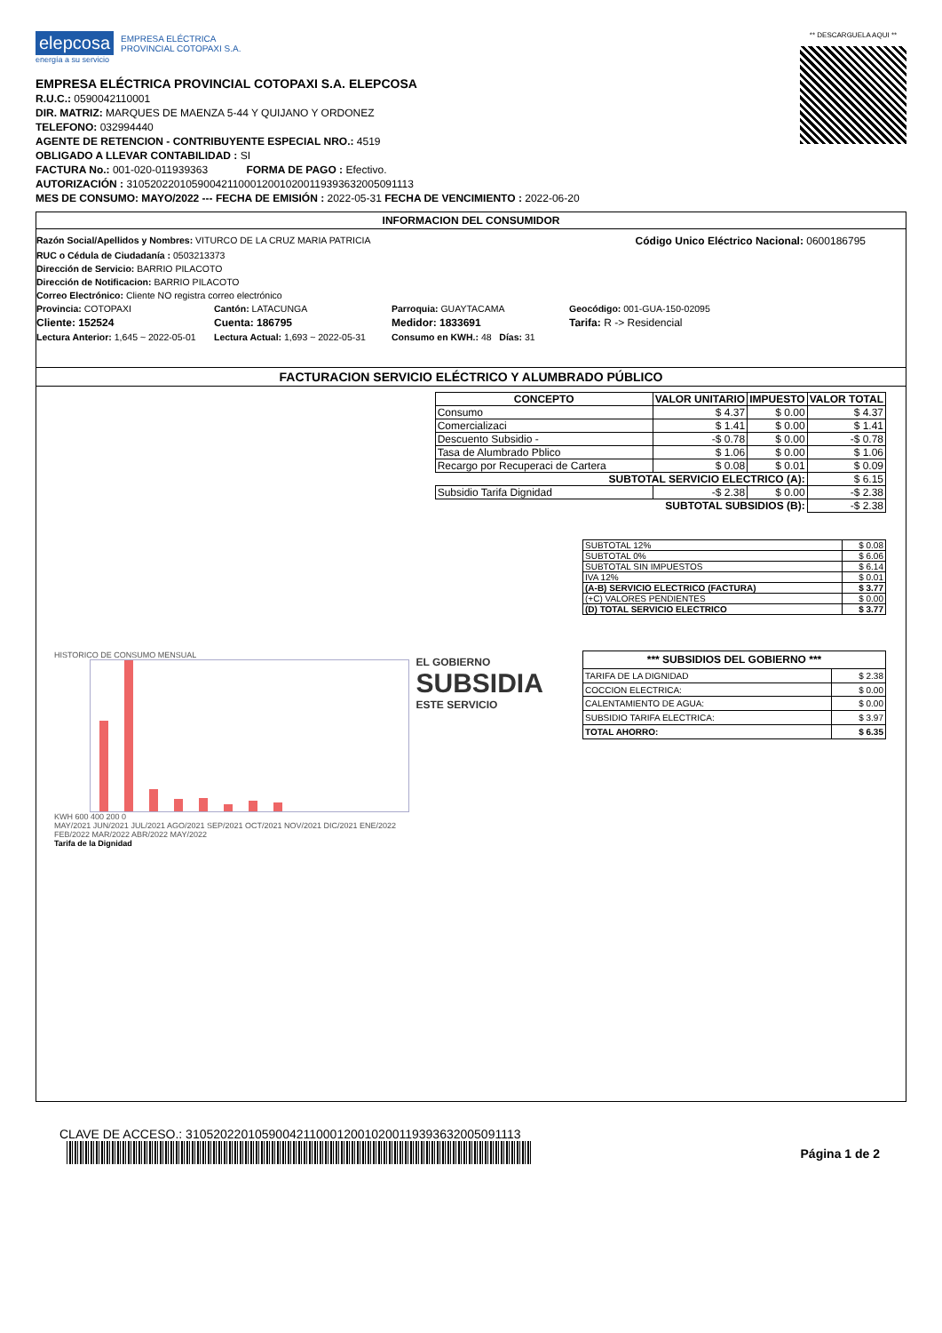elepcosa EMPRESA ELÉCTRICA
PROVINCIAL COTOPAXI S.A.
energía a su servicio
EMPRESA ELÉCTRICA PROVINCIAL COTOPAXI S.A. ELEPCOSA
R.U.C.: 0590042110001
DIR. MATRIZ: MARQUES DE MAENZA 5-44 Y QUIJANO Y ORDONEZ
TELEFONO: 032994440
AGENTE DE RETENCION - CONTRIBUYENTE ESPECIAL NRO.: 4519
OBLIGADO A LLEVAR CONTABILIDAD : SI
FACTURA No.: 001-020-011939363 FORMA DE PAGO : Efectivo.
AUTORIZACIÓN : 3105202201059004211000120010200119393632005091113
MES DE CONSUMO: MAYO/2022 --- FECHA DE EMISIÓN : 2022-05-31 FECHA DE VENCIMIENTO : 2022-06-20
** DESCARGUELA AQUI **
INFORMACION DEL CONSUMIDOR
Razón Social/Apellidos y Nombres: VITURCO DE LA CRUZ MARIA PATRICIA
Código Unico Eléctrico Nacional: 0600186795
RUC o Cédula de Ciudadanía : 0503213373
Dirección de Servicio: BARRIO PILACOTO
Dirección de Notificacion: BARRIO PILACOTO
Correo Electrónico: Cliente NO registra correo electrónico
Provincia: COTOPAXI Cantón: LATACUNGA Parroquia: GUAYTACAMA Geocódigo: 001-GUA-150-02095
Cliente: 152524 Cuenta: 186795 Medidor: 1833691 Tarifa: R -> Residencial
Lectura Anterior: 1,645 ~ 2022-05-01 Lectura Actual: 1,693 ~ 2022-05-31 Consumo en KWH.: 48 Días: 31
FACTURACION SERVICIO ELÉCTRICO Y ALUMBRADO PÚBLICO
| CONCEPTO | VALOR UNITARIO | IMPUESTO | VALOR TOTAL |
| --- | --- | --- | --- |
| Consumo | $ 4.37 | $ 0.00 | $ 4.37 |
| Comercializaci | $ 1.41 | $ 0.00 | $ 1.41 |
| Descuento Subsidio - | -$ 0.78 | $ 0.00 | -$ 0.78 |
| Tasa de Alumbrado Pblico | $ 1.06 | $ 0.00 | $ 1.06 |
| Recargo por Recuperaci de Cartera | $ 0.08 | $ 0.01 | $ 0.09 |
| SUBTOTAL SERVICIO ELECTRICO (A): | | | $ 6.15 |
| Subsidio Tarifa Dignidad | -$ 2.38 | $ 0.00 | -$ 2.38 |
| SUBTOTAL SUBSIDIOS (B): | | | -$ 2.38 |
| SUBTOTAL 12% | $ 0.08 |
| SUBTOTAL 0% | $ 6.06 |
| SUBTOTAL SIN IMPUESTOS | $ 6.14 |
| IVA 12% | $ 0.01 |
| (A-B) SERVICIO ELECTRICO (FACTURA) | $ 3.77 |
| (+C) VALORES PENDIENTES | $ 0.00 |
| (D) TOTAL SERVICIO ELECTRICO | $ 3.77 |
HISTORICO DE CONSUMO MENSUAL
KWH 600 400 200 0
MAY/2021 JUN/2021 JUL/2021 AGO/2021 SEP/2021 OCT/2021 NOV/2021 DIC/2021 ENE/2022 FEB/2022 MAR/2022 ABR/2022 MAY/2022
Tarifa de la Dignidad
EL GOBIERNO
SUBSIDIA
ESTE SERVICIO
| *** SUBSIDIOS DEL GOBIERNO *** | |
| --- | --- |
| TARIFA DE LA DIGNIDAD | $ 2.38 |
| COCCION ELECTRICA: | $ 0.00 |
| CALENTAMIENTO DE AGUA: | $ 0.00 |
| SUBSIDIO TARIFA ELECTRICA: | $ 3.97 |
| TOTAL AHORRO: | $ 6.35 |
CLAVE DE ACCESO.: 3105202201059004211000120010200119393632005091113
Página 1 de 2